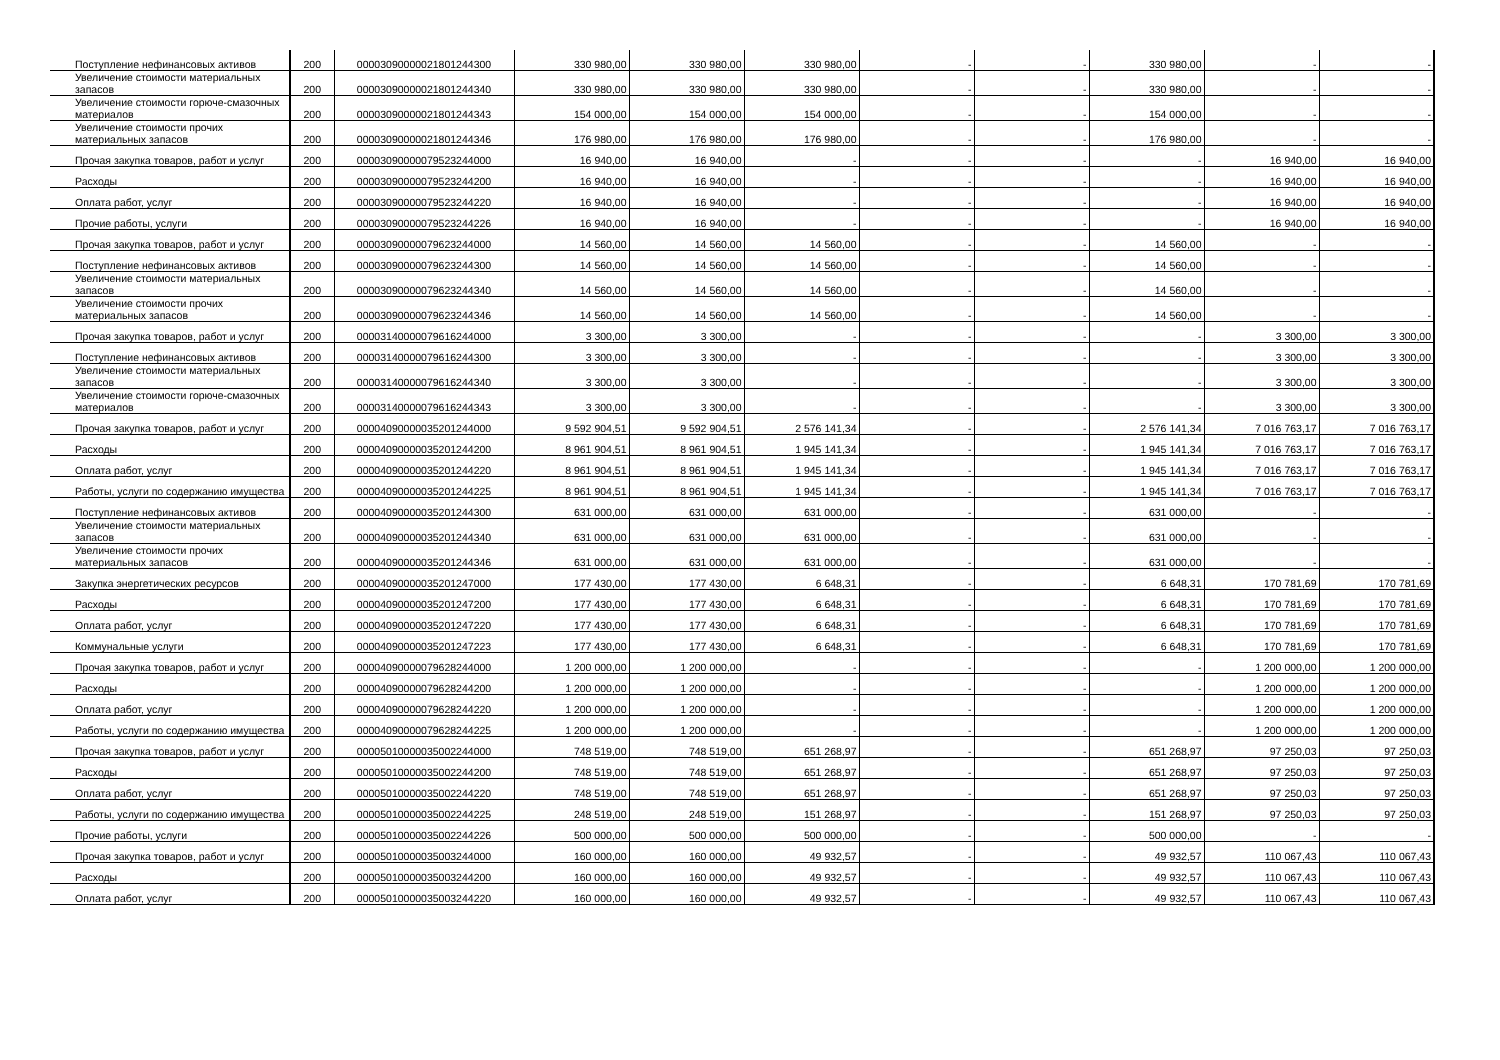| Поступление нефинансовых активов | 200 | 00003090000021801244300 | 330 980,00 | 330 980,00 | 330 980,00 | - | - | 330 980,00 | - | - |
| Увеличение стоимости материальных запасов | 200 | 00003090000021801244340 | 330 980,00 | 330 980,00 | 330 980,00 | - | - | 330 980,00 | - | - |
| Увеличение стоимости горюче-смазочных материалов | 200 | 00003090000021801244343 | 154 000,00 | 154 000,00 | 154 000,00 | - | - | 154 000,00 | - | - |
| Увеличение стоимости прочих материальных запасов | 200 | 00003090000021801244346 | 176 980,00 | 176 980,00 | 176 980,00 | - | - | 176 980,00 | - | - |
| Прочая закупка товаров, работ и услуг | 200 | 00003090000079523244000 | 16 940,00 | 16 940,00 | - | - | - | - | 16 940,00 | 16 940,00 |
| Расходы | 200 | 00003090000079523244200 | 16 940,00 | 16 940,00 | - | - | - | - | 16 940,00 | 16 940,00 |
| Оплата работ, услуг | 200 | 00003090000079523244220 | 16 940,00 | 16 940,00 | - | - | - | - | 16 940,00 | 16 940,00 |
| Прочие работы, услуги | 200 | 00003090000079523244226 | 16 940,00 | 16 940,00 | - | - | - | - | 16 940,00 | 16 940,00 |
| Прочая закупка товаров, работ и услуг | 200 | 00003090000079623244000 | 14 560,00 | 14 560,00 | 14 560,00 | - | - | 14 560,00 | - | - |
| Поступление нефинансовых активов | 200 | 00003090000079623244300 | 14 560,00 | 14 560,00 | 14 560,00 | - | - | 14 560,00 | - | - |
| Увеличение стоимости материальных запасов | 200 | 00003090000079623244340 | 14 560,00 | 14 560,00 | 14 560,00 | - | - | 14 560,00 | - | - |
| Увеличение стоимости прочих материальных запасов | 200 | 00003090000079623244346 | 14 560,00 | 14 560,00 | 14 560,00 | - | - | 14 560,00 | - | - |
| Прочая закупка товаров, работ и услуг | 200 | 00003140000079616244000 | 3 300,00 | 3 300,00 | - | - | - | - | 3 300,00 | 3 300,00 |
| Поступление нефинансовых активов | 200 | 00003140000079616244300 | 3 300,00 | 3 300,00 | - | - | - | - | 3 300,00 | 3 300,00 |
| Увеличение стоимости материальных запасов | 200 | 00003140000079616244340 | 3 300,00 | 3 300,00 | - | - | - | - | 3 300,00 | 3 300,00 |
| Увеличение стоимости горюче-смазочных материалов | 200 | 00003140000079616244343 | 3 300,00 | 3 300,00 | - | - | - | - | 3 300,00 | 3 300,00 |
| Прочая закупка товаров, работ и услуг | 200 | 00004090000035201244000 | 9 592 904,51 | 9 592 904,51 | 2 576 141,34 | - | - | 2 576 141,34 | 7 016 763,17 | 7 016 763,17 |
| Расходы | 200 | 00004090000035201244200 | 8 961 904,51 | 8 961 904,51 | 1 945 141,34 | - | - | 1 945 141,34 | 7 016 763,17 | 7 016 763,17 |
| Оплата работ, услуг | 200 | 00004090000035201244220 | 8 961 904,51 | 8 961 904,51 | 1 945 141,34 | - | - | 1 945 141,34 | 7 016 763,17 | 7 016 763,17 |
| Работы, услуги по содержанию имущества | 200 | 00004090000035201244225 | 8 961 904,51 | 8 961 904,51 | 1 945 141,34 | - | - | 1 945 141,34 | 7 016 763,17 | 7 016 763,17 |
| Поступление нефинансовых активов | 200 | 00004090000035201244300 | 631 000,00 | 631 000,00 | 631 000,00 | - | - | 631 000,00 | - | - |
| Увеличение стоимости материальных запасов | 200 | 00004090000035201244340 | 631 000,00 | 631 000,00 | 631 000,00 | - | - | 631 000,00 | - | - |
| Увеличение стоимости прочих материальных запасов | 200 | 00004090000035201244346 | 631 000,00 | 631 000,00 | 631 000,00 | - | - | 631 000,00 | - | - |
| Закупка энергетических ресурсов | 200 | 00004090000035201247000 | 177 430,00 | 177 430,00 | 6 648,31 | - | - | 6 648,31 | 170 781,69 | 170 781,69 |
| Расходы | 200 | 00004090000035201247200 | 177 430,00 | 177 430,00 | 6 648,31 | - | - | 6 648,31 | 170 781,69 | 170 781,69 |
| Оплата работ, услуг | 200 | 00004090000035201247220 | 177 430,00 | 177 430,00 | 6 648,31 | - | - | 6 648,31 | 170 781,69 | 170 781,69 |
| Коммунальные услуги | 200 | 00004090000035201247223 | 177 430,00 | 177 430,00 | 6 648,31 | - | - | 6 648,31 | 170 781,69 | 170 781,69 |
| Прочая закупка товаров, работ и услуг | 200 | 00004090000079628244000 | 1 200 000,00 | 1 200 000,00 | - | - | - | - | 1 200 000,00 | 1 200 000,00 |
| Расходы | 200 | 00004090000079628244200 | 1 200 000,00 | 1 200 000,00 | - | - | - | - | 1 200 000,00 | 1 200 000,00 |
| Оплата работ, услуг | 200 | 00004090000079628244220 | 1 200 000,00 | 1 200 000,00 | - | - | - | - | 1 200 000,00 | 1 200 000,00 |
| Работы, услуги по содержанию имущества | 200 | 00004090000079628244225 | 1 200 000,00 | 1 200 000,00 | - | - | - | - | 1 200 000,00 | 1 200 000,00 |
| Прочая закупка товаров, работ и услуг | 200 | 00005010000035002244000 | 748 519,00 | 748 519,00 | 651 268,97 | - | - | 651 268,97 | 97 250,03 | 97 250,03 |
| Расходы | 200 | 00005010000035002244200 | 748 519,00 | 748 519,00 | 651 268,97 | - | - | 651 268,97 | 97 250,03 | 97 250,03 |
| Оплата работ, услуг | 200 | 00005010000035002244220 | 748 519,00 | 748 519,00 | 651 268,97 | - | - | 651 268,97 | 97 250,03 | 97 250,03 |
| Работы, услуги по содержанию имущества | 200 | 00005010000035002244225 | 248 519,00 | 248 519,00 | 151 268,97 | - | - | 151 268,97 | 97 250,03 | 97 250,03 |
| Прочие работы, услуги | 200 | 00005010000035002244226 | 500 000,00 | 500 000,00 | 500 000,00 | - | - | 500 000,00 | - | - |
| Прочая закупка товаров, работ и услуг | 200 | 00005010000035003244000 | 160 000,00 | 160 000,00 | 49 932,57 | - | - | 49 932,57 | 110 067,43 | 110 067,43 |
| Расходы | 200 | 00005010000035003244200 | 160 000,00 | 160 000,00 | 49 932,57 | - | - | 49 932,57 | 110 067,43 | 110 067,43 |
| Оплата работ, услуг | 200 | 00005010000035003244220 | 160 000,00 | 160 000,00 | 49 932,57 | - | - | 49 932,57 | 110 067,43 | 110 067,43 |